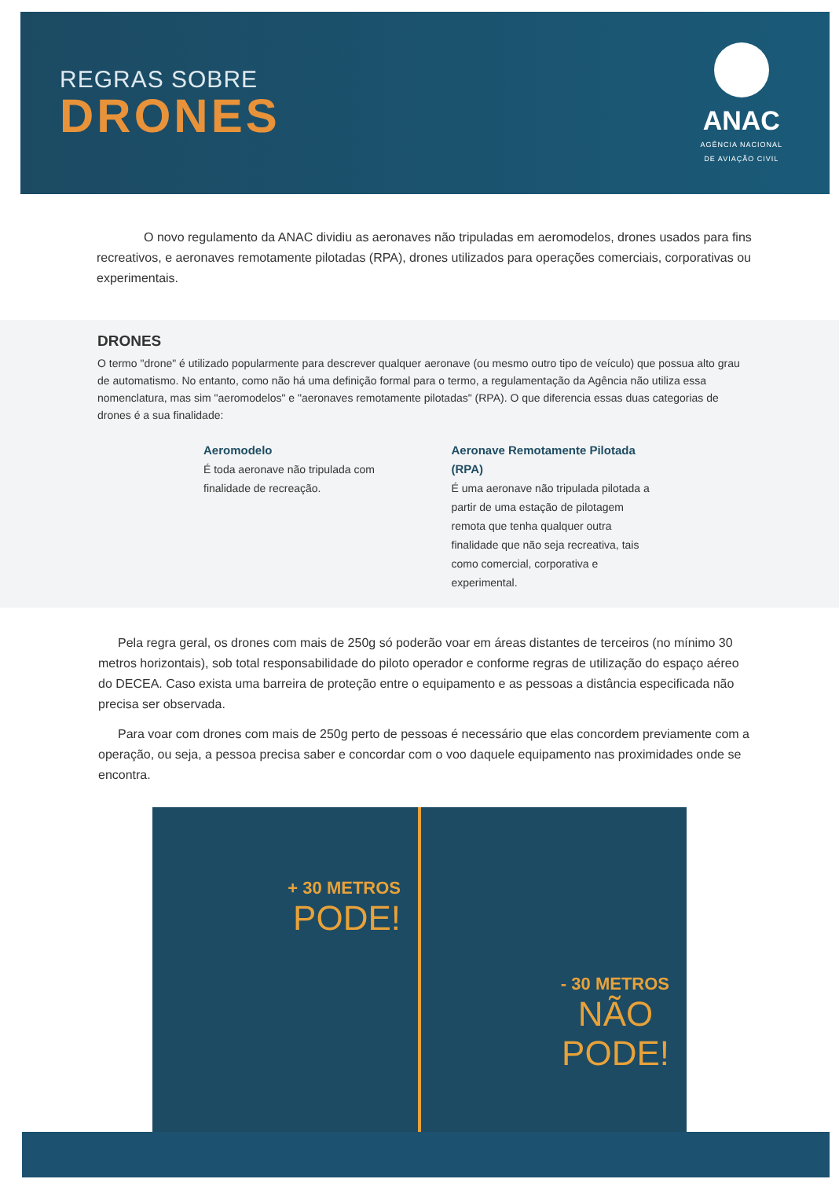REGRAS SOBRE
DRONES
ANAC
AGÊNCIA NACIONAL
DE AVIAÇÃO CIVIL
O novo regulamento da ANAC dividiu as aeronaves não tripuladas em aeromodelos, drones usados para fins recreativos, e aeronaves remotamente pilotadas (RPA), drones utilizados para operações comerciais, corporativas ou experimentais.
DRONES
O termo "drone" é utilizado popularmente para descrever qualquer aeronave (ou mesmo outro tipo de veículo) que possua alto grau de automatismo. No entanto, como não há uma definição formal para o termo, a regulamentação da Agência não utiliza essa nomenclatura, mas sim "aeromodelos" e "aeronaves remotamente pilotadas" (RPA). O que diferencia essas duas categorias de drones é a sua finalidade:
Aeromodelo
É toda aeronave não tripulada com finalidade de recreação.
Aeronave Remotamente Pilotada (RPA)
É uma aeronave não tripulada pilotada a partir de uma estação de pilotagem remota que tenha qualquer outra finalidade que não seja recreativa, tais como comercial, corporativa e experimental.
Pela regra geral, os drones com mais de 250g só poderão voar em áreas distantes de terceiros (no mínimo 30 metros horizontais), sob total responsabilidade do piloto operador e conforme regras de utilização do espaço aéreo do DECEA. Caso exista uma barreira de proteção entre o equipamento e as pessoas a distância especificada não precisa ser observada.
Para voar com drones com mais de 250g perto de pessoas é necessário que elas concordem previamente com a operação, ou seja, a pessoa precisa saber e concordar com o voo daquele equipamento nas proximidades onde se encontra.
+ 30 METROS
PODE!
- 30 METROS
NÃO
PODE!